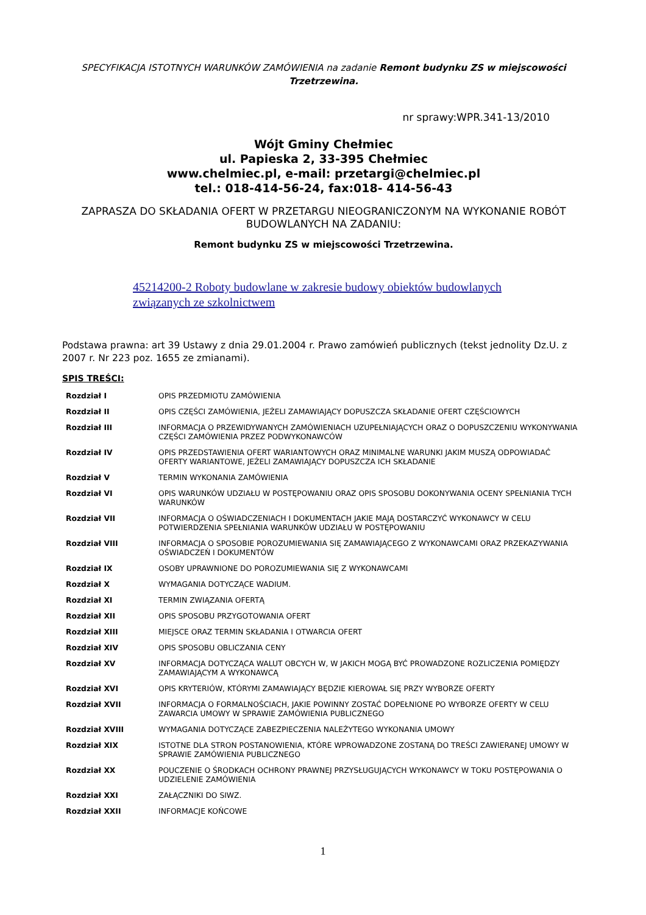SPECYFIKACJA ISTOTNYCH WARUNKÓW ZAMÓWIENIA na zadanie Remont budynku ZS w miejscowości Trzetrzewina.
nr sprawy:WPR.341-13/2010
Wójt Gminy Chełmiec
ul. Papieska 2, 33-395 Chełmiec
www.chelmiec.pl, e-mail: przetargi@chelmiec.pl
tel.: 018-414-56-24, fax:018- 414-56-43
ZAPRASZA DO SKŁADANIA OFERT W PRZETARGU NIEOGRANICZONYM NA WYKONANIE ROBÓT BUDOWLANYCH NA ZADANIU:
Remont budynku ZS w miejscowości Trzetrzewina.
45214200-2 Roboty budowlane w zakresie budowy obiektów budowlanych związanych ze szkolnictwem
Podstawa prawna: art 39 Ustawy z dnia 29.01.2004 r. Prawo zamówień publicznych (tekst jednolity Dz.U. z 2007 r. Nr 223 poz. 1655 ze zmianami).
SPIS TREŚCI:
| Rozdział I | OPIS PRZEDMIOTU ZAMÓWIENIA |
| Rozdział II | OPIS CZĘŚCI ZAMÓWIENIA, JEŻELI ZAMAWIAJĄCY DOPUSZCZA SKŁADANIE OFERT CZĘŚCIOWYCH |
| Rozdział III | INFORMACJA O PRZEWIDYWANYCH ZAMÓWIENIACH UZUPEŁNIAJĄCYCH ORAZ O DOPUSZCZENIU WYKONYWANIA CZĘŚCI ZAMÓWIENIA PRZEZ PODWYKONAWCÓW |
| Rozdział IV | OPIS PRZEDSTAWIENIA OFERT WARIANTOWYCH ORAZ MINIMALNE WARUNKI JAKIM MUSZĄ ODPOWIADAĆ OFERTY WARIANTOWE, JEŻELI ZAMAWIAJĄCY DOPUSZCZA ICH SKŁADANIE |
| Rozdział V | TERMIN WYKONANIA ZAMÓWIENIA |
| Rozdział VI | OPIS WARUNKÓW UDZIAŁU W POSTĘPOWANIU ORAZ OPIS SPOSOBU DOKONYWANIA OCENY SPEŁNIANIA TYCH WARUNKÓW |
| Rozdział VII | INFORMACJA O OŚWIADCZENIACH I DOKUMENTACH JAKIE MAJĄ DOSTARCZYĆ WYKONAWCY W CELU POTWIERDZENIA SPEŁNIANIA WARUNKÓW UDZIAŁU W POSTĘPOWANIU |
| Rozdział VIII | INFORMACJA O SPOSOBIE POROZUMIEWANIA SIĘ ZAMAWIAJĄCEGO Z WYKONAWCAMI ORAZ PRZEKAZYWANIA OŚWIADCZEŃ I DOKUMENTÓW |
| Rozdział IX | OSOBY UPRAWNIONE DO POROZUMIEWANIA SIĘ Z WYKONAWCAMI |
| Rozdział X | WYMAGANIA DOTYCZĄCE WADIUM. |
| Rozdział XI | TERMIN ZWIĄZANIA OFERTĄ |
| Rozdział XII | OPIS SPOSOBU PRZYGOTOWANIA OFERT |
| Rozdział XIII | MIEJSCE ORAZ TERMIN SKŁADANIA I OTWARCIA OFERT |
| Rozdział XIV | OPIS SPOSOBU OBLICZANIA CENY |
| Rozdział XV | INFORMACJA DOTYCZĄCA WALUT OBCYCH W, W JAKICH MOGĄ BYĆ PROWADZONE ROZLICZENIA POMIĘDZY ZAMAWIAJĄCYM A WYKONAWCĄ |
| Rozdział XVI | OPIS KRYTERIÓW, KTÓRYMI ZAMAWIAJĄCY BĘDZIE KIEROWAŁ SIĘ PRZY WYBORZE OFERTY |
| Rozdział XVII | INFORMACJA O FORMALNOŚCIACH, JAKIE POWINNY ZOSTAĆ DOPEŁNIONE PO WYBORZE OFERTY W CELU ZAWARCIA UMOWY W SPRAWIE ZAMÓWIENIA PUBLICZNEGO |
| Rozdział XVIII | WYMAGANIA DOTYCZĄCE ZABEZPIECZENIA NALEŻYTEGO WYKONANIA UMOWY |
| Rozdział XIX | ISTOTNE DLA STRON POSTANOWIENIA, KTÓRE WPROWADZONE ZOSTANĄ DO TREŚCI ZAWIERANEJ UMOWY W SPRAWIE ZAMÓWIENIA PUBLICZNEGO |
| Rozdział XX | POUCZENIE O ŚRODKACH OCHRONY PRAWNEJ PRZYSŁUGUJĄCYCH WYKONAWCY W TOKU POSTĘPOWANIA O UDZIELENIE ZAMÓWIENIA |
| Rozdział XXI | ZAŁĄCZNIKI DO SIWZ. |
| Rozdział XXII | INFORMACJE KOŃCOWE |
1